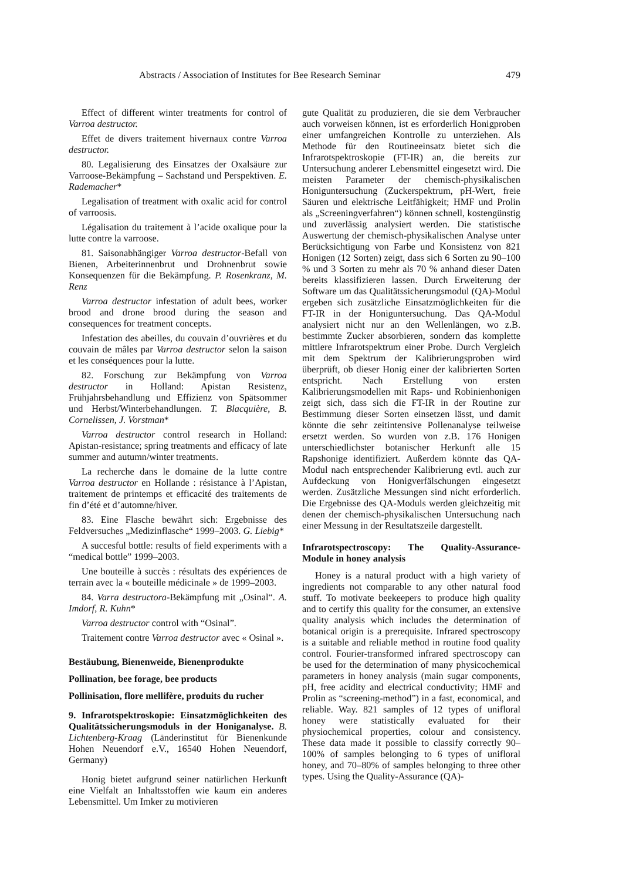Abstracts / Association of Institutes for Bee Research Seminar 479
Effect of different winter treatments for control of Varroa destructor.
Effet de divers traitement hivernaux contre Varroa destructor.
80. Legalisierung des Einsatzes der Oxalsäure zur Varroose-Bekämpfung – Sachstand und Perspektiven. E. Rademacher*
Legalisation of treatment with oxalic acid for control of varroosis.
Légalisation du traitement à l’acide oxalique pour la lutte contre la varroose.
81. Saisonabhängiger Varroa destructor-Befall von Bienen, Arbeiterinnenbrut und Drohnenbrut sowie Konsequenzen für die Bekämpfung. P. Rosenkranz, M. Renz
Varroa destructor infestation of adult bees, worker brood and drone brood during the season and consequences for treatment concepts.
Infestation des abeilles, du couvain d’ouvrières et du couvain de mâles par Varroa destructor selon la saison et les conséquences pour la lutte.
82. Forschung zur Bekämpfung von Varroa destructor in Holland: Apistan Resistenz, Frühjahrsbehandlung und Effizienz von Spätsommer und Herbst/Winterbehandlungen. T. Blacquière, B. Cornelissen, J. Vorstman*
Varroa destructor control research in Holland: Apistan-resistance; spring treatments and efficacy of late summer and autumn/winter treatments.
La recherche dans le domaine de la lutte contre Varroa destructor en Hollande : résistance à l’Apistan, traitement de printemps et efficacité des traitements de fin d’été et d’automne/hiver.
83. Eine Flasche bewährt sich: Ergebnisse des Feldversuches „Medizinflasche“ 1999–2003. G. Liebig*
A succesful bottle: results of field experiments with a “medical bottle” 1999–2003.
Une bouteille à succès : résultats des expériences de terrain avec la « bouteille médicinale » de 1999–2003.
84. Varra destructora-Bekämpfung mit „Osinal“. A. Imdorf, R. Kuhn*
Varroa destructor control with “Osinal”.
Traitement contre Varroa destructor avec « Osinal ».
Bestäubung, Bienenweide, Bienenprodukte
Pollination, bee forage, bee products
Pollinisation, flore mellifère, produits du rucher
9. Infrarotspektroskopie: Einsatzmöglichkeiten des Qualitätssicherungsmoduls in der Honiganalyse. B. Lichtenberg-Kraag (Länderinstitut für Bienenkunde Hohen Neuendorf e.V., 16540 Hohen Neuendorf, Germany)
Honig bietet aufgrund seiner natürlichen Herkunft eine Vielfalt an Inhaltsstoffen wie kaum ein anderes Lebensmittel. Um Imker zu motivieren
gute Qualität zu produzieren, die sie dem Verbraucher auch vorweisen können, ist es erforderlich Honigproben einer umfangreichen Kontrolle zu unterziehen. Als Methode für den Routineeinsatz bietet sich die Infrarotspektroskopie (FT-IR) an, die bereits zur Untersuchung anderer Lebensmittel eingesetzt wird. Die meisten Parameter der chemisch-physikalischen Honiguntersuchung (Zuckerspektrum, pH-Wert, freie Säuren und elektrische Leitfähigkeit; HMF und Prolin als „Screeningverfahren“) können schnell, kostengünstig und zuverlässig analysiert werden. Die statistische Auswertung der chemisch-physikalischen Analyse unter Berücksichtigung von Farbe und Konsistenz von 821 Honigen (12 Sorten) zeigt, dass sich 6 Sorten zu 90–100 % und 3 Sorten zu mehr als 70 % anhand dieser Daten bereits klassifizieren lassen. Durch Erweiterung der Software um das Qualitätssicherungsmodul (QA)-Modul ergeben sich zusätzliche Einsatzmöglichkeiten für die FT-IR in der Honiguntersuchung. Das QA-Modul analysiert nicht nur an den Wellenlängen, wo z.B. bestimmte Zucker absorbieren, sondern das komplette mittlere Infrarotspektrum einer Probe. Durch Vergleich mit dem Spektrum der Kalibrierungsproben wird überprüft, ob dieser Honig einer der kalibrierten Sorten entspricht. Nach Erstellung von ersten Kalibrierungsmodellen mit Raps- und Robinienhonigen zeigt sich, dass sich die FT-IR in der Routine zur Bestimmung dieser Sorten einsetzen lässt, und damit könnte die sehr zeitintensive Pollenanalyse teilweise ersetzt werden. So wurden von z.B. 176 Honigen unterschiedlichster botanischer Herkunft alle 15 Rapshonige identifiziert. Außerdem könnte das QA-Modul nach entsprechender Kalibrierung evtl. auch zur Aufdeckung von Honigverfälschungen eingesetzt werden. Zusätzliche Messungen sind nicht erforderlich. Die Ergebnisse des QA-Moduls werden gleichzeitig mit denen der chemisch-physikalischen Untersuchung nach einer Messung in der Resultatszeile dargestellt.
Infrarotspectroscopy: The Quality-Assurance-Module in honey analysis
Honey is a natural product with a high variety of ingredients not comparable to any other natural food stuff. To motivate beekeepers to produce high quality and to certify this quality for the consumer, an extensive quality analysis which includes the determination of botanical origin is a prerequisite. Infrared spectroscopy is a suitable and reliable method in routine food quality control. Fourier-transformed infrared spectroscopy can be used for the determination of many physicochemical parameters in honey analysis (main sugar components, pH, free acidity and electrical conductivity; HMF and Prolin as “screening-method”) in a fast, economical, and reliable. Way. 821 samples of 12 types of unifloral honey were statistically evaluated for their physiochemical properties, colour and consistency. These data made it possible to classify correctly 90–100% of samples belonging to 6 types of unifloral honey, and 70–80% of samples belonging to three other types. Using the Quality-Assurance (QA)-